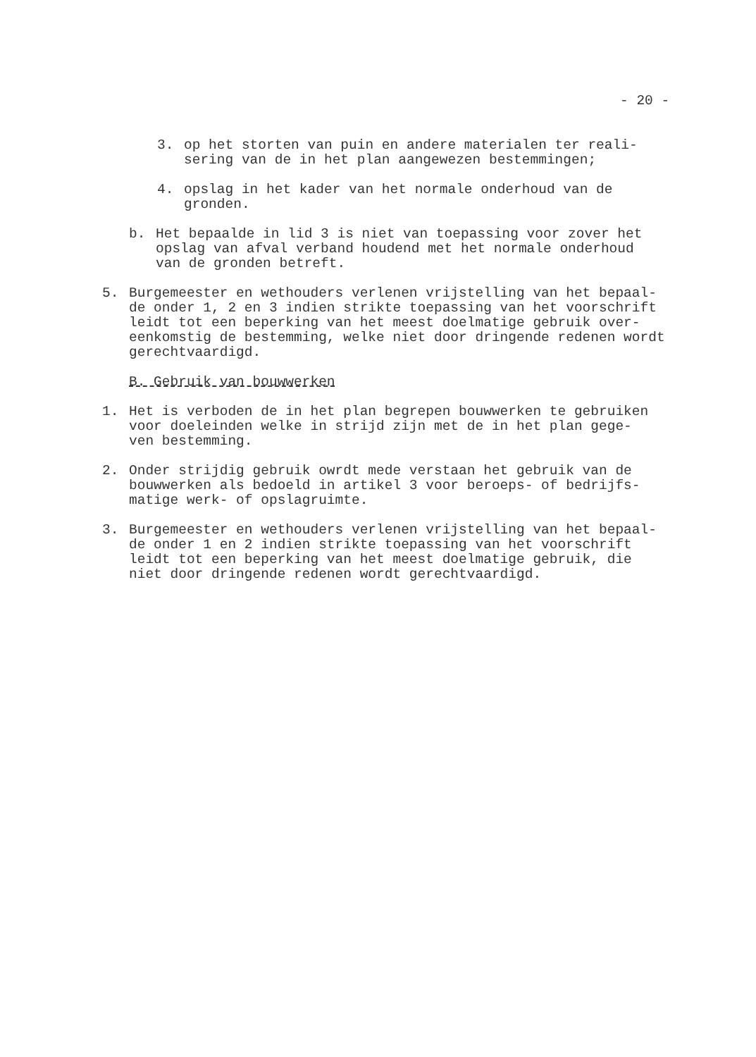- 20 -
3. op het storten van puin en andere materialen ter reali-
sering van de in het plan aangewezen bestemmingen;
4. opslag in het kader van het normale onderhoud van de
gronden.
b. Het bepaalde in lid 3 is niet van toepassing voor zover het
opslag van afval verband houdend met het normale onderhoud
van de gronden betreft.
5. Burgemeester en wethouders verlenen vrijstelling van het bepaal-
de onder 1, 2 en 3 indien strikte toepassing van het voorschrift
leidt tot een beperking van het meest doelmatige gebruik over-
eenkomstig de bestemming, welke niet door dringende redenen wordt
gerechtvaardigd.
B. Gebruik van bouwwerken
1. Het is verboden de in het plan begrepen bouwwerken te gebruiken
voor doeleinden welke in strijd zijn met de in het plan gege-
ven bestemming.
2. Onder strijdig gebruik owrdt mede verstaan het gebruik van de
bouwwerken als bedoeld in artikel 3 voor beroeps- of bedrijfs-
matige werk- of opslagruimte.
3. Burgemeester en wethouders verlenen vrijstelling van het bepaal-
de onder 1 en 2 indien strikte toepassing van het voorschrift
leidt tot een beperking van het meest doelmatige gebruik, die
niet door dringende redenen wordt gerechtvaardigd.